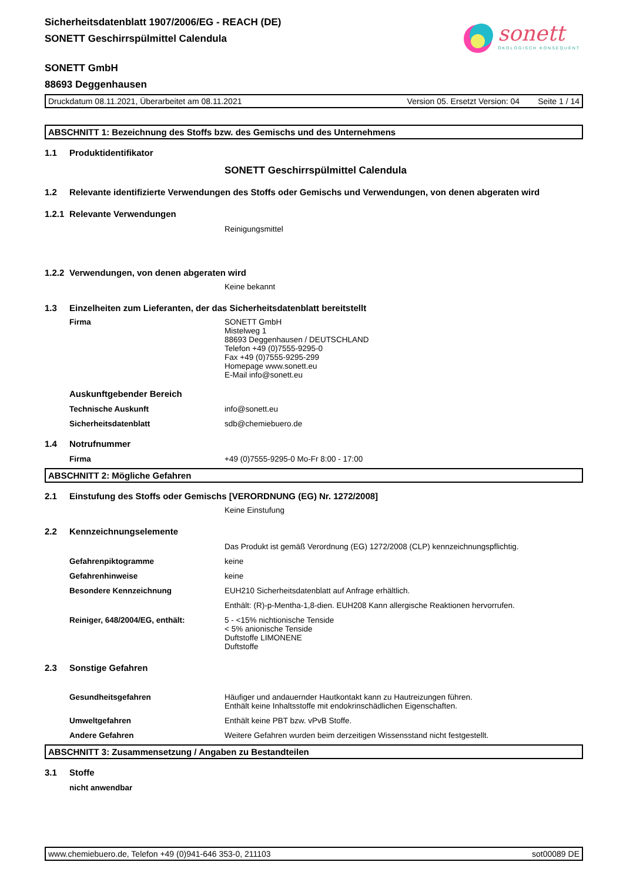sonett
ÖKOLOGISCH KONSEQUENT
Sicherheitsdatenblatt 1907/2006/EG - REACH (DE)
SONETT Geschirrspülmittel Calendula
SONETT GmbH
88693 Deggenhausen
Druckdatum 08.11.2021, Überarbeitet am 08.11.2021 Version 05. Ersetzt Version: 04 Seite 1 / 14
ABSCHNITT 1: Bezeichnung des Stoffs bzw. des Gemischs und des Unternehmens
1.1 Produktidentifikator
SONETT Geschirrspülmittel Calendula
1.2 Relevante identifizierte Verwendungen des Stoffs oder Gemischs und Verwendungen, von denen abgeraten wird
1.2.1 Relevante Verwendungen
Reinigungsmittel
1.2.2 Verwendungen, von denen abgeraten wird
Keine bekannt
1.3 Einzelheiten zum Lieferanten, der das Sicherheitsdatenblatt bereitstellt
Firma SONETT GmbH
Mistelweg 1
88693 Deggenhausen / DEUTSCHLAND
Telefon +49 (0)7555-9295-0
Fax +49 (0)7555-9295-299
Homepage www.sonett.eu
E-Mail info@sonett.eu
Auskunftgebender Bereich
Technische Auskunft info@sonett.eu
Sicherheitsdatenblatt sdb@chemiebuero.de
1.4 Notrufnummer
Firma +49 (0)7555-9295-0 Mo-Fr 8:00 - 17:00
ABSCHNITT 2: Mögliche Gefahren
2.1 Einstufung des Stoffs oder Gemischs [VERORDNUNG (EG) Nr. 1272/2008]
Keine Einstufung
2.2 Kennzeichnungselemente
Das Produkt ist gemäß Verordnung (EG) 1272/2008 (CLP) kennzeichnungspflichtig.
Gefahrenpiktogramme keine
Gefahrenhinweise keine
Besondere Kennzeichnung EUH210 Sicherheitsdatenblatt auf Anfrage erhältlich.
Enthält: (R)-p-Mentha-1,8-dien. EUH208 Kann allergische Reaktionen hervorrufen.
Reiniger, 648/2004/EG, enthält: 5 - <15% nichtionische Tenside
< 5% anionische Tenside
Duftstoffe LIMONENE
Duftstoffe
2.3 Sonstige Gefahren
Gesundheitsgefahren Häufiger und andauernder Hautkontakt kann zu Hautreizungen führen.
Enthält keine Inhaltsstoffe mit endokrinschädlichen Eigenschaften.
Umweltgefahren Enthält keine PBT bzw. vPvB Stoffe.
Andere Gefahren Weitere Gefahren wurden beim derzeitigen Wissensstand nicht festgestellt.
ABSCHNITT 3: Zusammensetzung / Angaben zu Bestandteilen
3.1 Stoffe
nicht anwendbar
www.chemiebuero.de, Telefon +49 (0)941-646 353-0, 211103 sot00089 DE